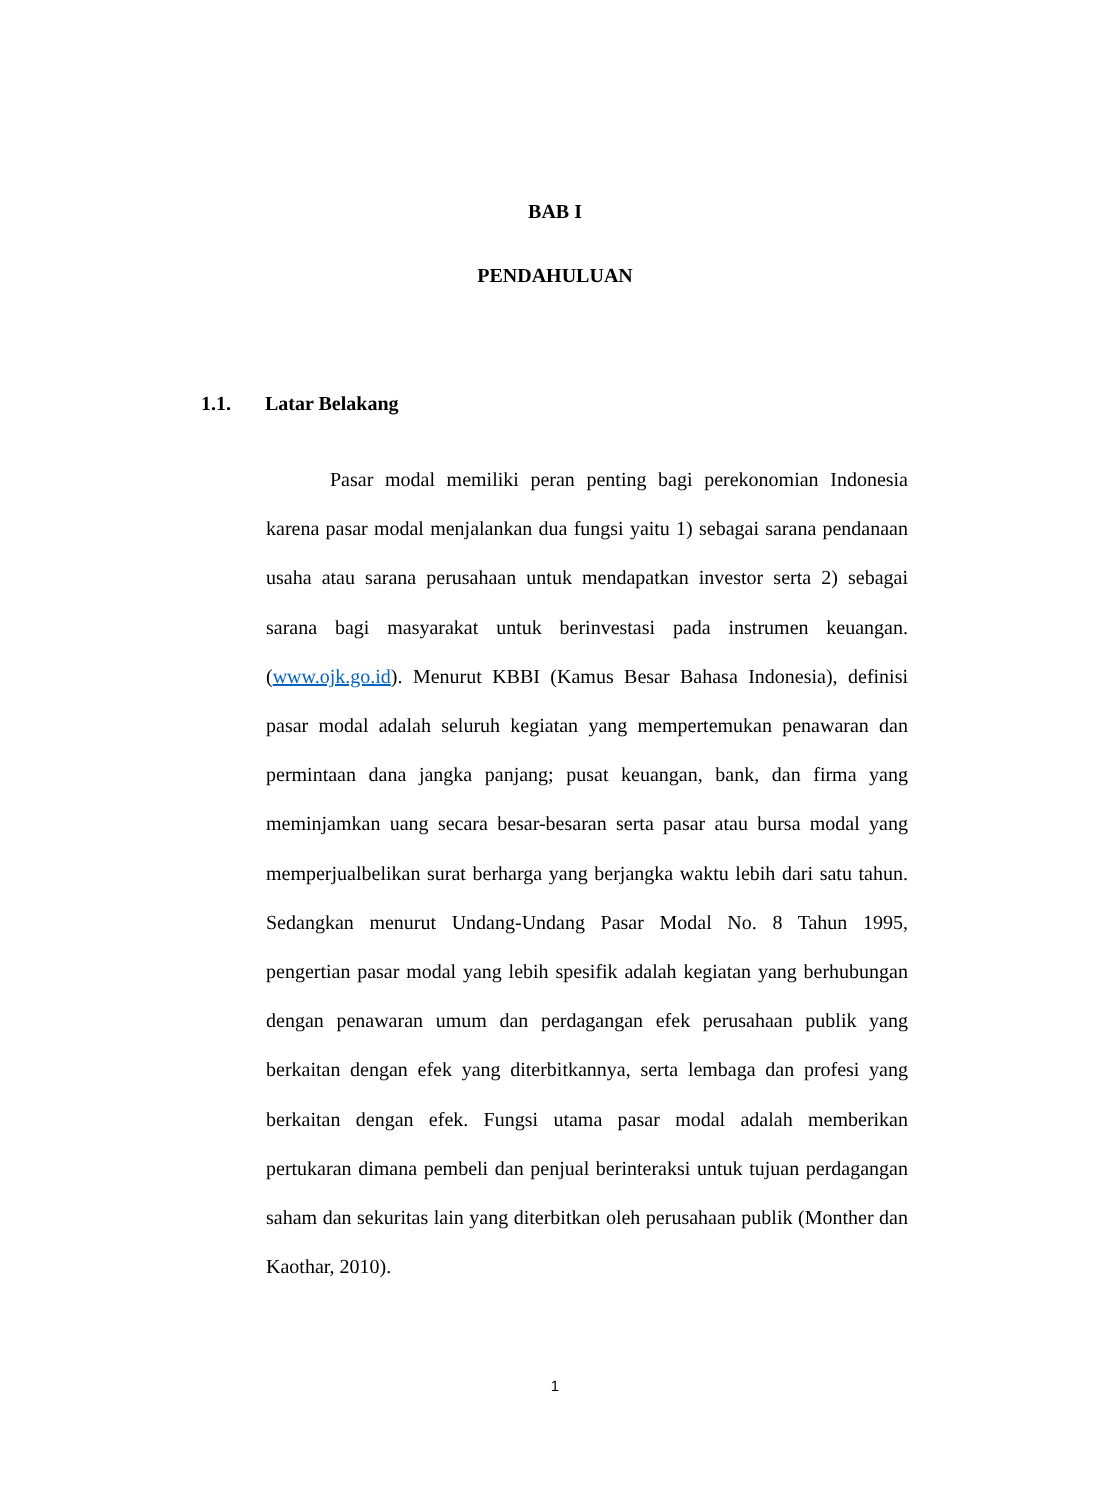BAB I
PENDAHULUAN
1.1. Latar Belakang
Pasar modal memiliki peran penting bagi perekonomian Indonesia karena pasar modal menjalankan dua fungsi yaitu 1) sebagai sarana pendanaan usaha atau sarana perusahaan untuk mendapatkan investor serta 2) sebagai sarana bagi masyarakat untuk berinvestasi pada instrumen keuangan. (www.ojk.go.id). Menurut KBBI (Kamus Besar Bahasa Indonesia), definisi pasar modal adalah seluruh kegiatan yang mempertemukan penawaran dan permintaan dana jangka panjang; pusat keuangan, bank, dan firma yang meminjamkan uang secara besar-besaran serta pasar atau bursa modal yang memperjualbelikan surat berharga yang berjangka waktu lebih dari satu tahun. Sedangkan menurut Undang-Undang Pasar Modal No. 8 Tahun 1995, pengertian pasar modal yang lebih spesifik adalah kegiatan yang berhubungan dengan penawaran umum dan perdagangan efek perusahaan publik yang berkaitan dengan efek yang diterbitkannya, serta lembaga dan profesi yang berkaitan dengan efek. Fungsi utama pasar modal adalah memberikan pertukaran dimana pembeli dan penjual berinteraksi untuk tujuan perdagangan saham dan sekuritas lain yang diterbitkan oleh perusahaan publik (Monther dan Kaothar, 2010).
1